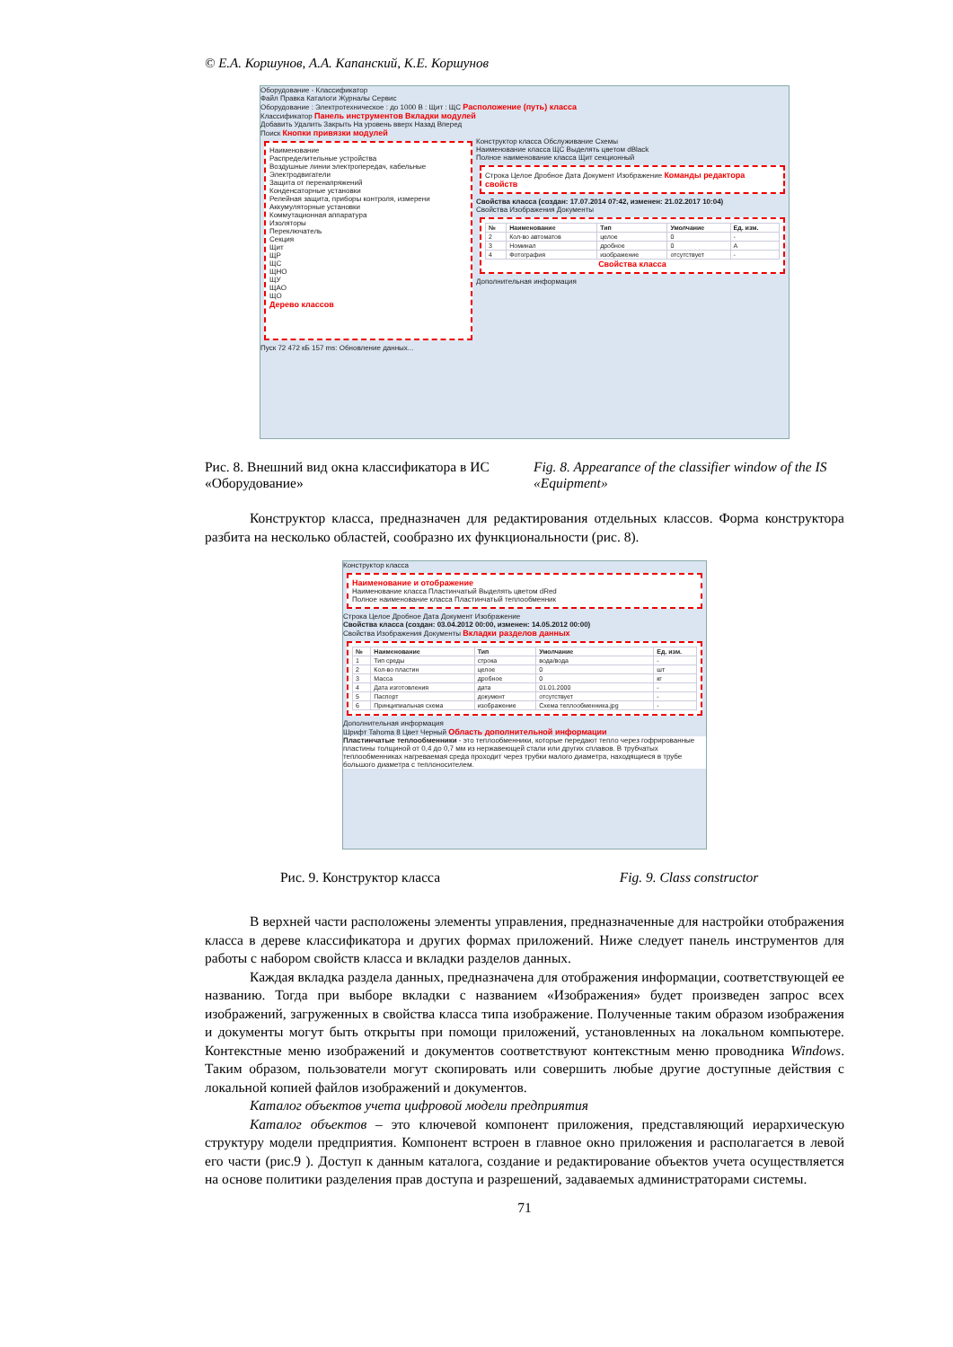© Е.А. Коршунов, А.А. Капанский, К.Е. Коршунов
Оборудование - Классификатор
Файл Правка Каталоги Журналы Сервис
Оборудование : Электротехническое : до 1000 В : Щит : ЩС Расположение (путь) класса
Классификатор Панель инструментов Вкладки модулей
Добавить Удалить Закрыть На уровень вверх Назад Вперед
Поиск Кнопки привязки модулей
Наименование
Распределительные устройства
Воздушные линии электропередач, кабельные
Электродвигатели
Защита от перенапряжений
Конденсаторные установки
Релейная защита, приборы контроля, измерени
Аккумуляторные установки
Коммутационная аппаратура
Изоляторы
Переключатель
Секция
Щит
ЩР
ЩС
ЩНО
ЩУ
ЩАО
ЩО
Дерево классов
Конструктор класса Обслуживание Схемы
Наименование класса ЩС Выделять цветом dBlack
Полное наименование класса Щит секционный
Строка Целое Дробное Дата Документ Изображение Команды редактора свойств
Свойства класса (создан: 17.07.2014 07:42, изменен: 21.02.2017 10:04)
Свойства Изображения Документы
| № | Наименование | Тип | Умолчание | Ед. изм. |
| --- | --- | --- | --- | --- |
| 2 | Кол-во автоматов | целое | 0 | - |
| 3 | Номинал | дробное | 0 | А |
| 4 | Фотография | изображение | отсутствует | - |
Свойства класса
Дополнительная информация
Пуск 72 472 кБ 157 ms: Обновление данных...
Рис. 8. Внешний вид окна классификатора в ИС «Оборудование»
Fig. 8. Appearance of the classifier window of the IS «Equipment»
Конструктор класса, предназначен для редактирования отдельных классов. Форма конструктора разбита на несколько областей, сообразно их функциональности (рис. 8).
Конструктор класса
Наименование и отображение
Наименование класса Пластинчатый Выделять цветом dRed
Полное наименование класса Пластинчатый теплообменник
Строка Целое Дробное Дата Документ Изображение
Свойства класса (создан: 03.04.2012 00:00, изменен: 14.05.2012 00:00)
Свойства Изображения Документы Вкладки разделов данных
| № | Наименование | Тип | Умолчание | Ед. изм. |
| --- | --- | --- | --- | --- |
| 1 | Тип среды | строка | вода/вода | - |
| 2 | Кол-во пластин | целое | 0 | шт |
| 3 | Масса | дробное | 0 | кг |
| 4 | Дата изготовления | дата | 01.01.2000 | - |
| 5 | Паспорт | документ | отсутствует | - |
| 6 | Принципиальная схема | изображение | Схема теплообменника.jpg | - |
Дополнительная информация
Шрифт Tahoma 8 Цвет Черный Область дополнительной информации
Пластинчатые теплообменники - это теплообменники, которые передают тепло через гофрированные пластины толщиной от 0,4 до 0,7 мм из нержавеющей стали или других сплавов. В трубчатых теплообменниках нагреваемая среда проходит через трубки малого диаметра, находящиеся в трубе большого диаметра с теплоносителем.
Рис. 9. Конструктор класса Fig. 9. Class constructor
В верхней части расположены элементы управления, предназначенные для настройки отображения класса в дереве классификатора и других формах приложений. Ниже следует панель инструментов для работы с набором свойств класса и вкладки разделов данных.
Каждая вкладка раздела данных, предназначена для отображения информации, соответствующей ее названию. Тогда при выборе вкладки с названием «Изображения» будет произведен запрос всех изображений, загруженных в свойства класса типа изображение. Полученные таким образом изображения и документы могут быть открыты при помощи приложений, установленных на локальном компьютере. Контекстные меню изображений и документов соответствуют контекстным меню проводника Windows. Таким образом, пользователи могут скопировать или совершить любые другие доступные действия с локальной копией файлов изображений и документов.
Каталог объектов учета цифровой модели предприятия
Каталог объектов – это ключевой компонент приложения, представляющий иерархическую структуру модели предприятия. Компонент встроен в главное окно приложения и располагается в левой его части (рис.9 ). Доступ к данным каталога, создание и редактирование объектов учета осуществляется на основе политики разделения прав доступа и разрешений, задаваемых администраторами системы.
71